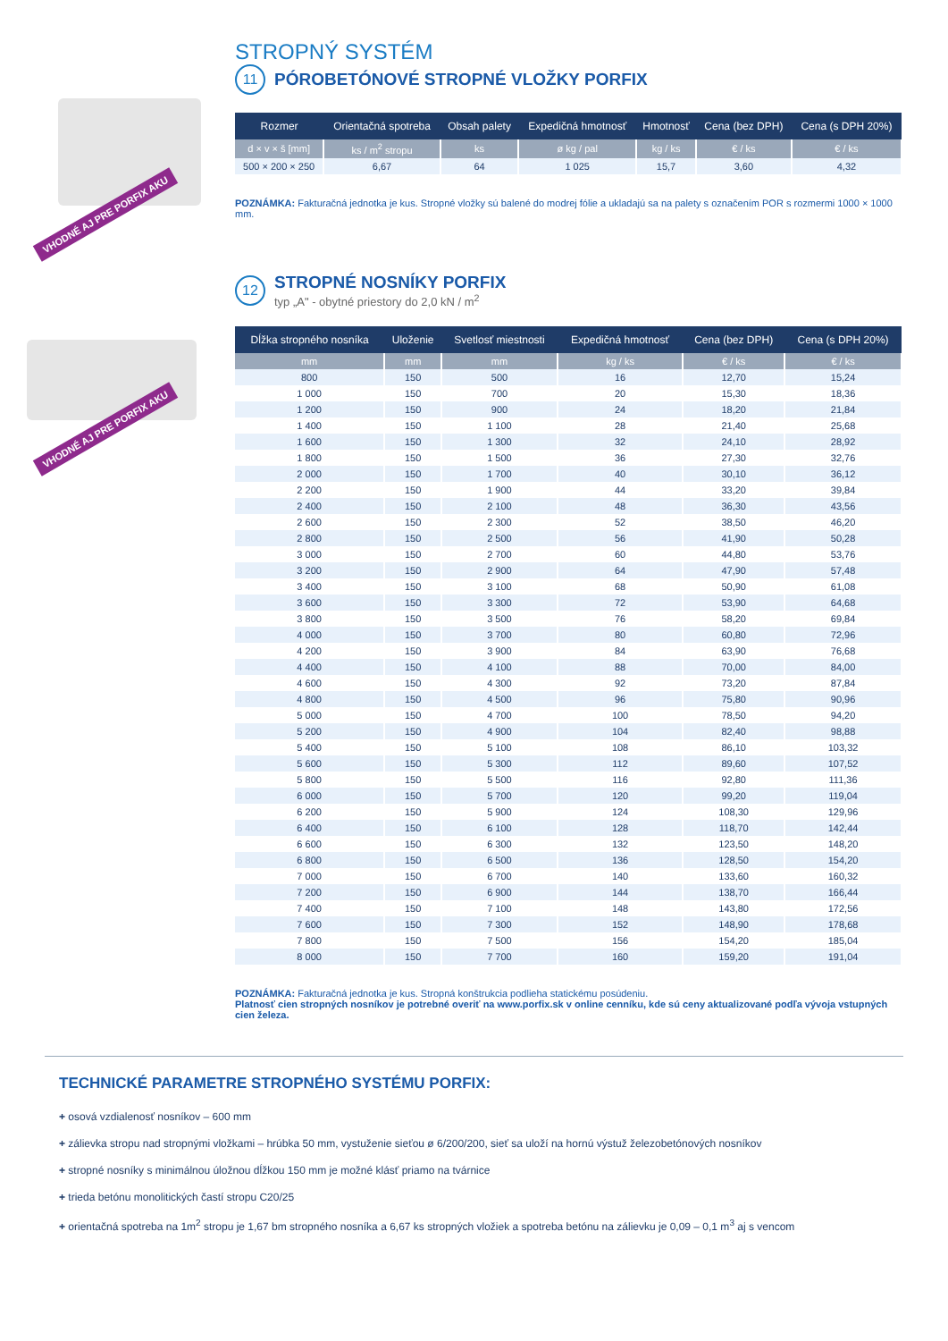VHODNÉ AJ PRE PORFIX AKU
VHODNÉ AJ PRE PORFIX AKU
STROPNÝ SYSTÉM
11
PÓROBETÓNOVÉ STROPNÉ VLOŽKY PORFIX
| Rozmer | Orientačná spotreba | Obsah palety | Expedičná hmotnosť | Hmotnosť | Cena (bez DPH) | Cena (s DPH 20%) |
| --- | --- | --- | --- | --- | --- | --- |
| d × v × š [mm] | ks / m<sup>2</sup> stropu | ks | ø kg / pal | kg / ks | € / ks | € / ks |
| 500 × 200 × 250 | 6,67 | 64 | 1 025 | 15,7 | 3,60 | 4,32 |
POZNÁMKA: Fakturačná jednotka je kus. Stropné vložky sú balené do modrej fólie a ukladajú sa na palety s označením POR s rozmermi 1000 × 1000 mm.
12
STROPNÉ NOSNÍKY PORFIX
typ „A" - obytné priestory do 2,0 kN / m<sup>2</sup>
| Dĺžka stropného nosníka | Uloženie | Svetlosť miestnosti | Expedičná hmotnosť | Cena (bez DPH) | Cena (s DPH 20%) |
| --- | --- | --- | --- | --- | --- |
| mm | mm | mm | kg / ks | € / ks | € / ks |
| 800 | 150 | 500 | 16 | 12,70 | 15,24 |
| 1 000 | 150 | 700 | 20 | 15,30 | 18,36 |
| 1 200 | 150 | 900 | 24 | 18,20 | 21,84 |
| 1 400 | 150 | 1 100 | 28 | 21,40 | 25,68 |
| 1 600 | 150 | 1 300 | 32 | 24,10 | 28,92 |
| 1 800 | 150 | 1 500 | 36 | 27,30 | 32,76 |
| 2 000 | 150 | 1 700 | 40 | 30,10 | 36,12 |
| 2 200 | 150 | 1 900 | 44 | 33,20 | 39,84 |
| 2 400 | 150 | 2 100 | 48 | 36,30 | 43,56 |
| 2 600 | 150 | 2 300 | 52 | 38,50 | 46,20 |
| 2 800 | 150 | 2 500 | 56 | 41,90 | 50,28 |
| 3 000 | 150 | 2 700 | 60 | 44,80 | 53,76 |
| 3 200 | 150 | 2 900 | 64 | 47,90 | 57,48 |
| 3 400 | 150 | 3 100 | 68 | 50,90 | 61,08 |
| 3 600 | 150 | 3 300 | 72 | 53,90 | 64,68 |
| 3 800 | 150 | 3 500 | 76 | 58,20 | 69,84 |
| 4 000 | 150 | 3 700 | 80 | 60,80 | 72,96 |
| 4 200 | 150 | 3 900 | 84 | 63,90 | 76,68 |
| 4 400 | 150 | 4 100 | 88 | 70,00 | 84,00 |
| 4 600 | 150 | 4 300 | 92 | 73,20 | 87,84 |
| 4 800 | 150 | 4 500 | 96 | 75,80 | 90,96 |
| 5 000 | 150 | 4 700 | 100 | 78,50 | 94,20 |
| 5 200 | 150 | 4 900 | 104 | 82,40 | 98,88 |
| 5 400 | 150 | 5 100 | 108 | 86,10 | 103,32 |
| 5 600 | 150 | 5 300 | 112 | 89,60 | 107,52 |
| 5 800 | 150 | 5 500 | 116 | 92,80 | 111,36 |
| 6 000 | 150 | 5 700 | 120 | 99,20 | 119,04 |
| 6 200 | 150 | 5 900 | 124 | 108,30 | 129,96 |
| 6 400 | 150 | 6 100 | 128 | 118,70 | 142,44 |
| 6 600 | 150 | 6 300 | 132 | 123,50 | 148,20 |
| 6 800 | 150 | 6 500 | 136 | 128,50 | 154,20 |
| 7 000 | 150 | 6 700 | 140 | 133,60 | 160,32 |
| 7 200 | 150 | 6 900 | 144 | 138,70 | 166,44 |
| 7 400 | 150 | 7 100 | 148 | 143,80 | 172,56 |
| 7 600 | 150 | 7 300 | 152 | 148,90 | 178,68 |
| 7 800 | 150 | 7 500 | 156 | 154,20 | 185,04 |
| 8 000 | 150 | 7 700 | 160 | 159,20 | 191,04 |
POZNÁMKA: Fakturačná jednotka je kus. Stropná konštrukcia podlieha statickému posúdeniu.
Platnosť cien stropných nosníkov je potrebné overiť na www.porfix.sk v online cenníku, kde sú ceny aktualizované podľa vývoja vstupných cien železa.
TECHNICKÉ PARAMETRE STROPNÉHO SYSTÉMU PORFIX:
+ osová vzdialenosť nosníkov – 600 mm
+ zálievka stropu nad stropnými vložkami – hrúbka 50 mm, vystuženie sieťou ø 6/200/200, sieť sa uloží na hornú výstuž železobetónových nosníkov
+ stropné nosníky s minimálnou úložnou dĺžkou 150 mm je možné klásť priamo na tvárnice
+ trieda betónu monolitických častí stropu C20/25
+ orientačná spotreba na 1m<sup>2</sup> stropu je 1,67 bm stropného nosníka a 6,67 ks stropných vložiek a spotreba betónu na zálievku je 0,09 – 0,1 m<sup>3</sup> aj s vencom